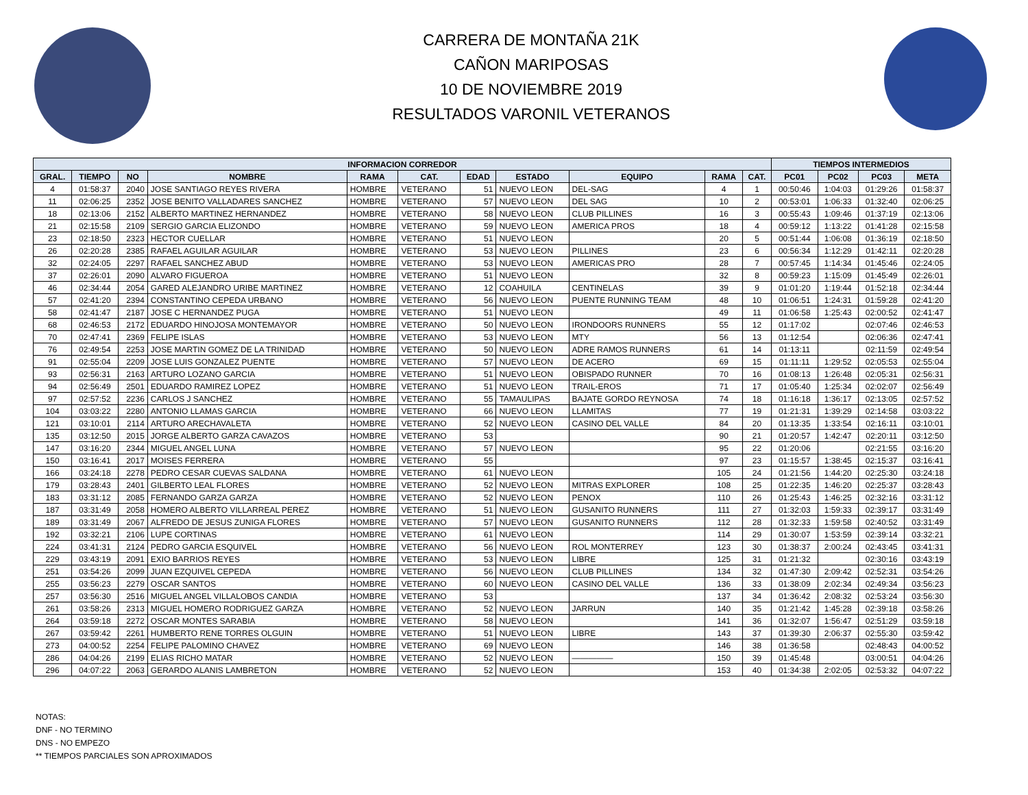CARRERA DE MONTAÑA 21K
CAÑON MARIPOSAS
10 DE NOVIEMBRE 2019
RESULTADOS VARONIL VETERANOS
| INFORMACION CORREDOR | | | | | | | | | | | TIEMPOS INTERMEDIOS | | | |
| --- | --- | --- | --- | --- | --- | --- | --- | --- | --- | --- | --- | --- | --- | --- |
| GRAL. | TIEMPO | NO | NOMBRE | RAMA | CAT. | EDAD | ESTADO | EQUIPO | RAMA | CAT. | PC01 | PC02 | PC03 | META |
| 4 | 01:58:37 | 2040 | JOSE SANTIAGO REYES RIVERA | HOMBRE | VETERANO | 51 | NUEVO LEON | DEL-SAG | 4 | 1 | 00:50:46 | 1:04:03 | 01:29:26 | 01:58:37 |
| 11 | 02:06:25 | 2352 | JOSE BENITO VALLADARES SANCHEZ | HOMBRE | VETERANO | 57 | NUEVO LEON | DEL SAG | 10 | 2 | 00:53:01 | 1:06:33 | 01:32:40 | 02:06:25 |
| 18 | 02:13:06 | 2152 | ALBERTO MARTINEZ HERNANDEZ | HOMBRE | VETERANO | 58 | NUEVO LEON | CLUB PILLINES | 16 | 3 | 00:55:43 | 1:09:46 | 01:37:19 | 02:13:06 |
| 21 | 02:15:58 | 2109 | SERGIO GARCIA ELIZONDO | HOMBRE | VETERANO | 59 | NUEVO LEON | AMERICA PROS | 18 | 4 | 00:59:12 | 1:13:22 | 01:41:28 | 02:15:58 |
| 23 | 02:18:50 | 2323 | HECTOR CUELLAR | HOMBRE | VETERANO | 51 | NUEVO LEON | | 20 | 5 | 00:51:44 | 1:06:08 | 01:36:19 | 02:18:50 |
| 26 | 02:20:28 | 2385 | RAFAEL AGUILAR AGUILAR | HOMBRE | VETERANO | 53 | NUEVO LEON | PILLINES | 23 | 6 | 00:56:34 | 1:12:29 | 01:42:11 | 02:20:28 |
| 32 | 02:24:05 | 2297 | RAFAEL SANCHEZ ABUD | HOMBRE | VETERANO | 53 | NUEVO LEON | AMERICAS PRO | 28 | 7 | 00:57:45 | 1:14:34 | 01:45:46 | 02:24:05 |
| 37 | 02:26:01 | 2090 | ALVARO FIGUEROA | HOMBRE | VETERANO | 51 | NUEVO LEON | | 32 | 8 | 00:59:23 | 1:15:09 | 01:45:49 | 02:26:01 |
| 46 | 02:34:44 | 2054 | GARED ALEJANDRO URIBE MARTINEZ | HOMBRE | VETERANO | 12 | COAHUILA | CENTINELAS | 39 | 9 | 01:01:20 | 1:19:44 | 01:52:18 | 02:34:44 |
| 57 | 02:41:20 | 2394 | CONSTANTINO CEPEDA URBANO | HOMBRE | VETERANO | 56 | NUEVO LEON | PUENTE RUNNING TEAM | 48 | 10 | 01:06:51 | 1:24:31 | 01:59:28 | 02:41:20 |
| 58 | 02:41:47 | 2187 | JOSE C HERNANDEZ PUGA | HOMBRE | VETERANO | 51 | NUEVO LEON | | 49 | 11 | 01:06:58 | 1:25:43 | 02:00:52 | 02:41:47 |
| 68 | 02:46:53 | 2172 | EDUARDO HINOJOSA MONTEMAYOR | HOMBRE | VETERANO | 50 | NUEVO LEON | IRONDOORS RUNNERS | 55 | 12 | 01:17:02 | | 02:07:46 | 02:46:53 |
| 70 | 02:47:41 | 2369 | FELIPE ISLAS | HOMBRE | VETERANO | 53 | NUEVO LEON | MTY | 56 | 13 | 01:12:54 | | 02:06:36 | 02:47:41 |
| 76 | 02:49:54 | 2253 | JOSE MARTIN GOMEZ DE LA TRINIDAD | HOMBRE | VETERANO | 50 | NUEVO LEON | ADRE RAMOS RUNNERS | 61 | 14 | 01:13:11 | | 02:11:59 | 02:49:54 |
| 91 | 02:55:04 | 2209 | JOSE LUIS GONZALEZ PUENTE | HOMBRE | VETERANO | 57 | NUEVO LEON | DE ACERO | 69 | 15 | 01:11:11 | 1:29:52 | 02:05:53 | 02:55:04 |
| 93 | 02:56:31 | 2163 | ARTURO LOZANO GARCIA | HOMBRE | VETERANO | 51 | NUEVO LEON | OBISPADO RUNNER | 70 | 16 | 01:08:13 | 1:26:48 | 02:05:31 | 02:56:31 |
| 94 | 02:56:49 | 2501 | EDUARDO RAMIREZ LOPEZ | HOMBRE | VETERANO | 51 | NUEVO LEON | TRAIL-EROS | 71 | 17 | 01:05:40 | 1:25:34 | 02:02:07 | 02:56:49 |
| 97 | 02:57:52 | 2236 | CARLOS J SANCHEZ | HOMBRE | VETERANO | 55 | TAMAULIPAS | BAJATE GORDO REYNOSA | 74 | 18 | 01:16:18 | 1:36:17 | 02:13:05 | 02:57:52 |
| 104 | 03:03:22 | 2280 | ANTONIO LLAMAS GARCIA | HOMBRE | VETERANO | 66 | NUEVO LEON | LLAMITAS | 77 | 19 | 01:21:31 | 1:39:29 | 02:14:58 | 03:03:22 |
| 121 | 03:10:01 | 2114 | ARTURO ARECHAVALETA | HOMBRE | VETERANO | 52 | NUEVO LEON | CASINO DEL VALLE | 84 | 20 | 01:13:35 | 1:33:54 | 02:16:11 | 03:10:01 |
| 135 | 03:12:50 | 2015 | JORGE ALBERTO GARZA CAVAZOS | HOMBRE | VETERANO | 53 | | | 90 | 21 | 01:20:57 | 1:42:47 | 02:20:11 | 03:12:50 |
| 147 | 03:16:20 | 2344 | MIGUEL ANGEL LUNA | HOMBRE | VETERANO | 57 | NUEVO LEON | | 95 | 22 | 01:20:06 | | 02:21:55 | 03:16:20 |
| 150 | 03:16:41 | 2017 | MOISES FERRERA | HOMBRE | VETERANO | 55 | | | 97 | 23 | 01:15:57 | 1:38:45 | 02:15:37 | 03:16:41 |
| 166 | 03:24:18 | 2278 | PEDRO CESAR CUEVAS SALDANA | HOMBRE | VETERANO | 61 | NUEVO LEON | | 105 | 24 | 01:21:56 | 1:44:20 | 02:25:30 | 03:24:18 |
| 179 | 03:28:43 | 2401 | GILBERTO LEAL FLORES | HOMBRE | VETERANO | 52 | NUEVO LEON | MITRAS EXPLORER | 108 | 25 | 01:22:35 | 1:46:20 | 02:25:37 | 03:28:43 |
| 183 | 03:31:12 | 2085 | FERNANDO GARZA GARZA | HOMBRE | VETERANO | 52 | NUEVO LEON | PENOX | 110 | 26 | 01:25:43 | 1:46:25 | 02:32:16 | 03:31:12 |
| 187 | 03:31:49 | 2058 | HOMERO ALBERTO VILLARREAL PEREZ | HOMBRE | VETERANO | 51 | NUEVO LEON | GUSANITO RUNNERS | 111 | 27 | 01:32:03 | 1:59:33 | 02:39:17 | 03:31:49 |
| 189 | 03:31:49 | 2067 | ALFREDO DE JESUS ZUNIGA FLORES | HOMBRE | VETERANO | 57 | NUEVO LEON | GUSANITO RUNNERS | 112 | 28 | 01:32:33 | 1:59:58 | 02:40:52 | 03:31:49 |
| 192 | 03:32:21 | 2106 | LUPE CORTINAS | HOMBRE | VETERANO | 61 | NUEVO LEON | | 114 | 29 | 01:30:07 | 1:53:59 | 02:39:14 | 03:32:21 |
| 224 | 03:41:31 | 2124 | PEDRO GARCIA ESQUIVEL | HOMBRE | VETERANO | 56 | NUEVO LEON | ROL MONTERREY | 123 | 30 | 01:38:37 | 2:00:24 | 02:43:45 | 03:41:31 |
| 229 | 03:43:19 | 2091 | EXIO BARRIOS REYES | HOMBRE | VETERANO | 53 | NUEVO LEON | LIBRE | 125 | 31 | 01:21:32 | | 02:30:16 | 03:43:19 |
| 251 | 03:54:26 | 2099 | JUAN EZQUIVEL CEPEDA | HOMBRE | VETERANO | 56 | NUEVO LEON | CLUB PILLINES | 134 | 32 | 01:47:30 | 2:09:42 | 02:52:31 | 03:54:26 |
| 255 | 03:56:23 | 2279 | OSCAR SANTOS | HOMBRE | VETERANO | 60 | NUEVO LEON | CASINO DEL VALLE | 136 | 33 | 01:38:09 | 2:02:34 | 02:49:34 | 03:56:23 |
| 257 | 03:56:30 | 2516 | MIGUEL ANGEL VILLALOBOS CANDIA | HOMBRE | VETERANO | 53 | | | 137 | 34 | 01:36:42 | 2:08:32 | 02:53:24 | 03:56:30 |
| 261 | 03:58:26 | 2313 | MIGUEL HOMERO RODRIGUEZ GARZA | HOMBRE | VETERANO | 52 | NUEVO LEON | JARRUN | 140 | 35 | 01:21:42 | 1:45:28 | 02:39:18 | 03:58:26 |
| 264 | 03:59:18 | 2272 | OSCAR MONTES SARABIA | HOMBRE | VETERANO | 58 | NUEVO LEON | | 141 | 36 | 01:32:07 | 1:56:47 | 02:51:29 | 03:59:18 |
| 267 | 03:59:42 | 2261 | HUMBERTO RENE TORRES OLGUIN | HOMBRE | VETERANO | 51 | NUEVO LEON | LIBRE | 143 | 37 | 01:39:30 | 2:06:37 | 02:55:30 | 03:59:42 |
| 273 | 04:00:52 | 2254 | FELIPE PALOMINO CHAVEZ | HOMBRE | VETERANO | 69 | NUEVO LEON | | 146 | 38 | 01:36:58 | | 02:48:43 | 04:00:52 |
| 286 | 04:04:26 | 2199 | ELIAS RICHO MATAR | HOMBRE | VETERANO | 52 | NUEVO LEON | ————— | 150 | 39 | 01:45:48 | | 03:00:51 | 04:04:26 |
| 296 | 04:07:22 | 2063 | GERARDO ALANIS LAMBRETON | HOMBRE | VETERANO | 52 | NUEVO LEON | | 153 | 40 | 01:34:38 | 2:02:05 | 02:53:32 | 04:07:22 |
NOTAS:
DNF - NO TERMINO
DNS - NO EMPEZO
** TIEMPOS PARCIALES SON APROXIMADOS